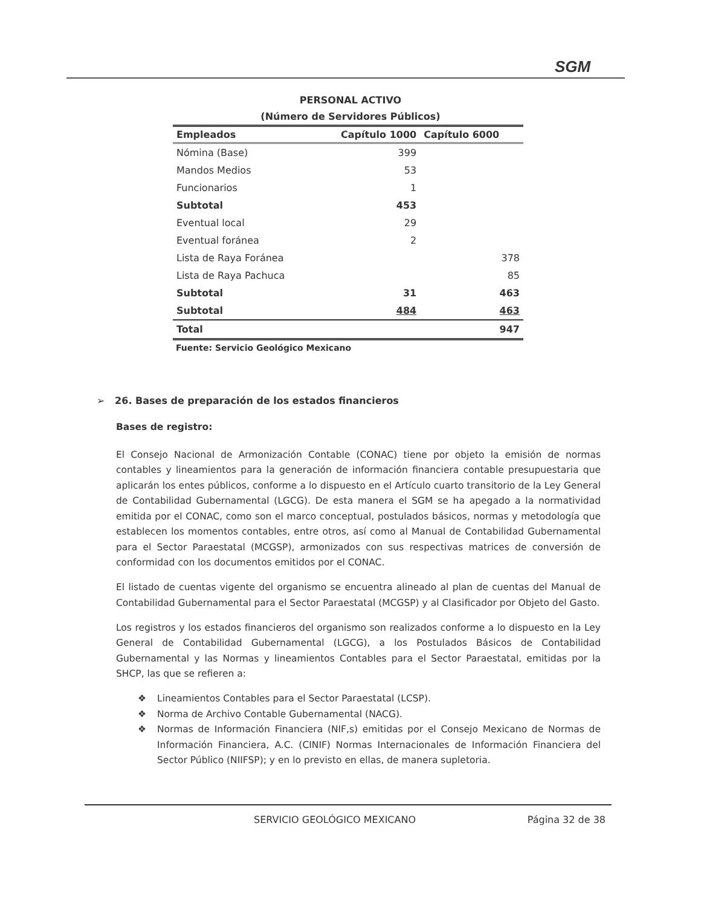SGM
PERSONAL ACTIVO
(Número de Servidores Públicos)
| Empleados | Capítulo 1000 | Capítulo 6000 |
| --- | --- | --- |
| Nómina (Base) | 399 | |
| Mandos Medios | 53 | |
| Funcionarios | 1 | |
| Subtotal | 453 | |
| Eventual local | 29 | |
| Eventual foránea | 2 | |
| Lista de Raya Foránea | | 378 |
| Lista de Raya Pachuca | | 85 |
| Subtotal | 31 | 463 |
| Subtotal | 484 | 463 |
| Total | | 947 |
Fuente: Servicio Geológico Mexicano
➢ 26. Bases de preparación de los estados financieros
Bases de registro:
El Consejo Nacional de Armonización Contable (CONAC) tiene por objeto la emisión de normas contables y lineamientos para la generación de información financiera contable presupuestaria que aplicarán los entes públicos, conforme a lo dispuesto en el Artículo cuarto transitorio de la Ley General de Contabilidad Gubernamental (LGCG). De esta manera el SGM se ha apegado a la normatividad emitida por el CONAC, como son el marco conceptual, postulados básicos, normas y metodología que establecen los momentos contables, entre otros, así como al Manual de Contabilidad Gubernamental para el Sector Paraestatal (MCGSP), armonizados con sus respectivas matrices de conversión de conformidad con los documentos emitidos por el CONAC.
El listado de cuentas vigente del organismo se encuentra alineado al plan de cuentas del Manual de Contabilidad Gubernamental para el Sector Paraestatal (MCGSP) y al Clasificador por Objeto del Gasto.
Los registros y los estados financieros del organismo son realizados conforme a lo dispuesto en la Ley General de Contabilidad Gubernamental (LGCG), a los Postulados Básicos de Contabilidad Gubernamental y las Normas y lineamientos Contables para el Sector Paraestatal, emitidas por la SHCP, las que se refieren a:
❖ Lineamientos Contables para el Sector Paraestatal (LCSP).
❖ Norma de Archivo Contable Gubernamental (NACG).
❖ Normas de Información Financiera (NIF,s) emitidas por el Consejo Mexicano de Normas de Información Financiera, A.C. (CINIF) Normas Internacionales de Información Financiera del Sector Público (NIIFSP); y en lo previsto en ellas, de manera supletoria.
SERVICIO GEOLÓGICO MEXICANO Página 32 de 38